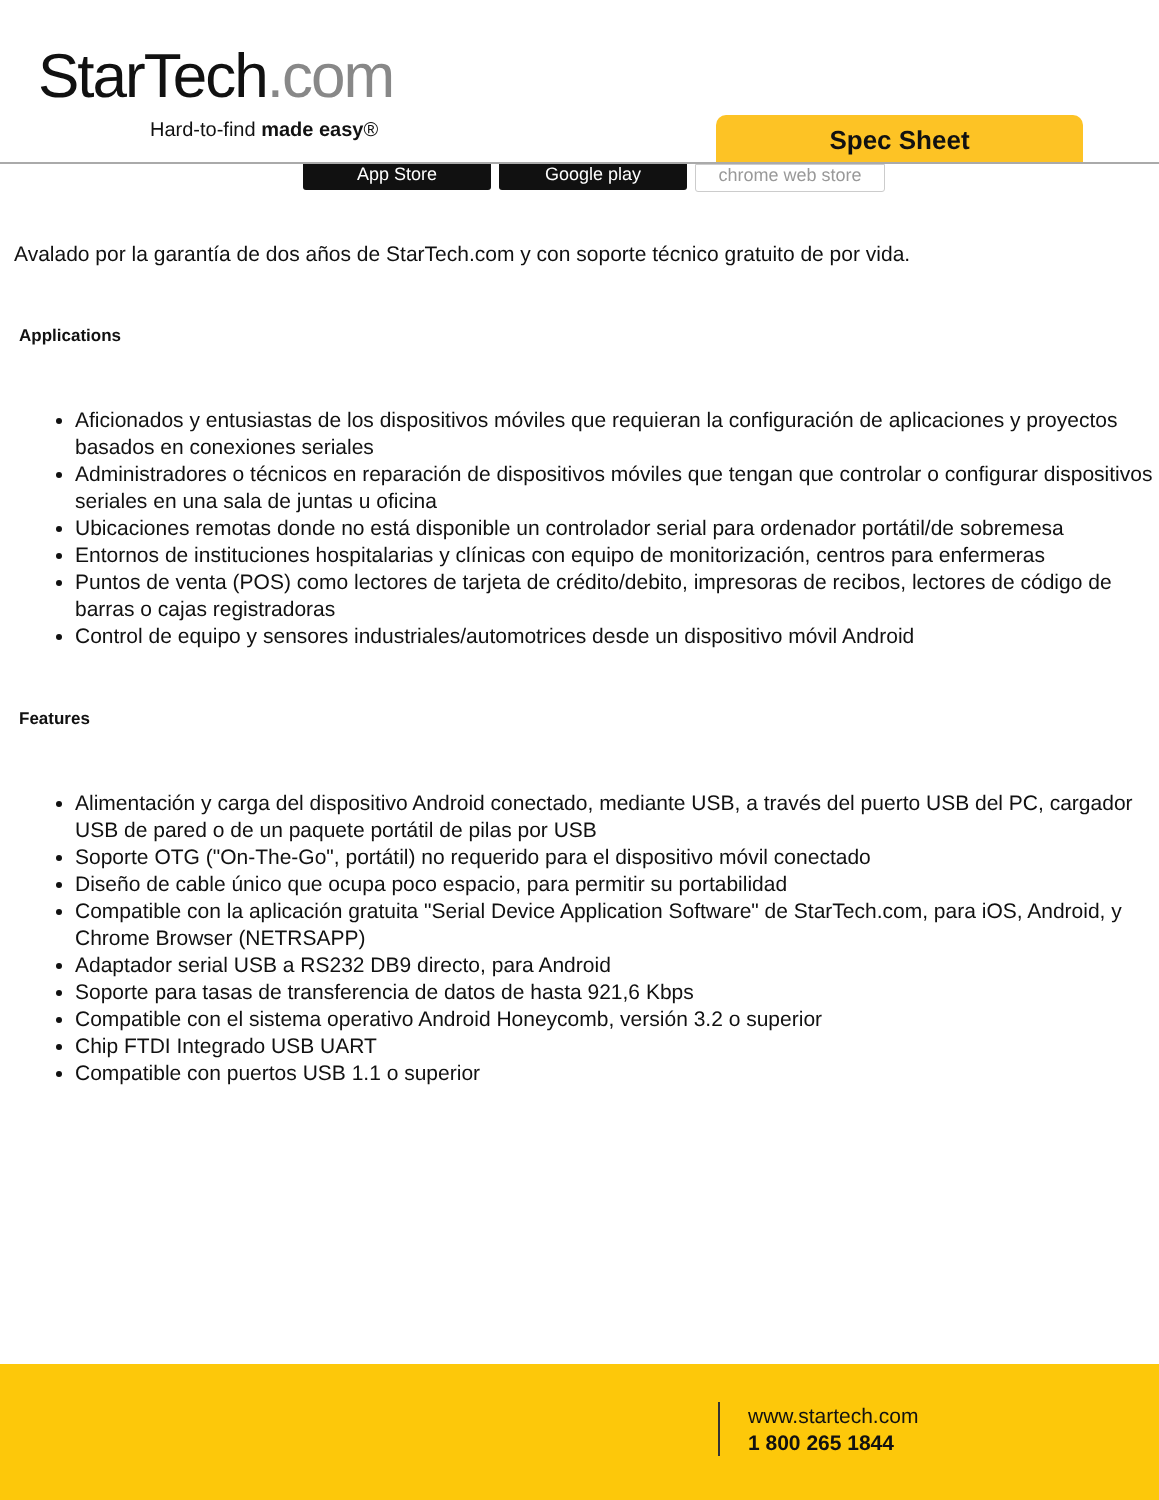StarTech.com
Hard-to-find made easy® Spec Sheet
App Store Google play chrome web store
Avalado por la garantía de dos años de StarTech.com y con soporte técnico gratuito de por vida.
Applications
Aficionados y entusiastas de los dispositivos móviles que requieran la configuración de aplicaciones y proyectos basados en conexiones seriales
Administradores o técnicos en reparación de dispositivos móviles que tengan que controlar o configurar dispositivos seriales en una sala de juntas u oficina
Ubicaciones remotas donde no está disponible un controlador serial para ordenador portátil/de sobremesa
Entornos de instituciones hospitalarias y clínicas con equipo de monitorización, centros para enfermeras
Puntos de venta (POS) como lectores de tarjeta de crédito/debito, impresoras de recibos, lectores de código de barras o cajas registradoras
Control de equipo y sensores industriales/automotrices desde un dispositivo móvil Android
Features
Alimentación y carga del dispositivo Android conectado, mediante USB, a través del puerto USB del PC, cargador USB de pared o de un paquete portátil de pilas por USB
Soporte OTG ("On-The-Go", portátil) no requerido para el dispositivo móvil conectado
Diseño de cable único que ocupa poco espacio, para permitir su portabilidad
Compatible con la aplicación gratuita "Serial Device Application Software" de StarTech.com, para iOS, Android, y Chrome Browser (NETRSAPP)
Adaptador serial USB a RS232 DB9 directo, para Android
Soporte para tasas de transferencia de datos de hasta 921,6 Kbps
Compatible con el sistema operativo Android Honeycomb, versión 3.2 o superior
Chip FTDI Integrado USB UART
Compatible con puertos USB 1.1 o superior
www.startech.com
1 800 265 1844